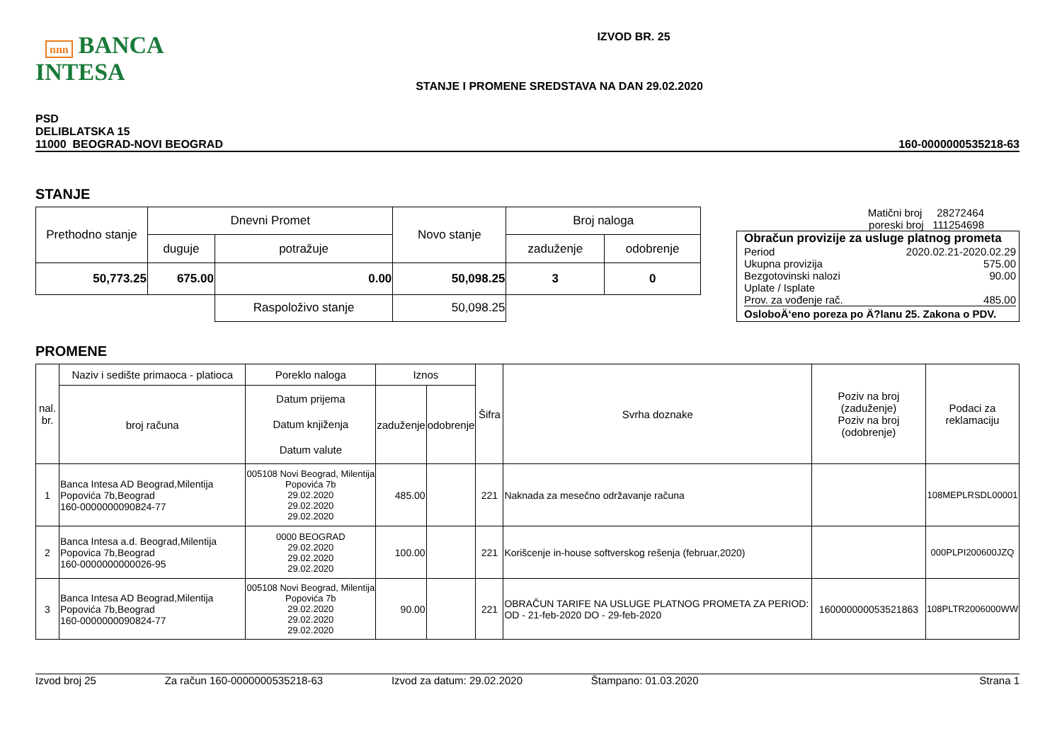nnn BANCA INTESA
IZVOD BR. 25
STANJE I PROMENE SREDSTAVA NA DAN 29.02.2020
PSD
DELIBLATSKA 15
11000 BEOGRAD-NOVI BEOGRAD
160-0000000535218-63
STANJE
| Prethodno stanje | Dnevni Promet | | Novo stanje | Broj naloga | |
| | duguje | potražuje | | zaduženje | odobrenje |
| 50,773.25 | 675.00 | 0.00 | 50,098.25 | 3 | 0 |
| | | Raspoloživo stanje | 50,098.25 | | |
Matični broj 28272464
poreski broj 111254698
Obračun provizije za usluge platnog prometa
Period 2020.02.21-2020.02.29
Ukupna provizija 575.00
Bezgotovinski nalozi 90.00
Uplate / Isplate
Prov. za vođenje rač. 485.00
OsloboÄ‘eno poreza po Ä?lanu 25. Zakona o PDV.
PROMENE
| nal. br. | Naziv i sedište primaoca - platioca | Poreklo naloga | Iznos | | Šifra | Svrha doznake | Poziv na broj (zaduženje) Poziv na broj (odobrenje) | Podaci za reklamaciju |
| | broj računa | Datum prijema Datum knjiženja Datum valute | zaduženje | odobrenje | | | | |
| 1 | Banca Intesa AD Beograd,Milentija Popovića 7b,Beograd 160-0000000090824-77 | 005108 Novi Beograd, Milentija Popovića 7b 29.02.2020 29.02.2020 29.02.2020 | 485.00 | | 221 | Naknada za mesečno održavanje računa | | 108MEPLRSDL00001 |
| 2 | Banca Intesa a.d. Beograd,Milentija Popovica 7b,Beograd 160-0000000000026-95 | 0000 BEOGRAD 29.02.2020 29.02.2020 29.02.2020 | 100.00 | | 221 | Korišcenje in-house softverskog rešenja (februar,2020) | | 000PLPI200600JZQ |
| 3 | Banca Intesa AD Beograd,Milentija Popovića 7b,Beograd 160-0000000090824-77 | 005108 Novi Beograd, Milentija Popovića 7b 29.02.2020 29.02.2020 29.02.2020 | 90.00 | | 221 | OBRAČUN TARIFE NA USLUGE PLATNOG PROMETA ZA PERIOD: OD - 21-feb-2020 DO - 29-feb-2020 | 160000000053521863 | 108PLTR2006000WW |
Izvod broj 25 Za račun 160-0000000535218-63 Izvod za datum: 29.02.2020 Štampano: 01.03.2020 Strana 1